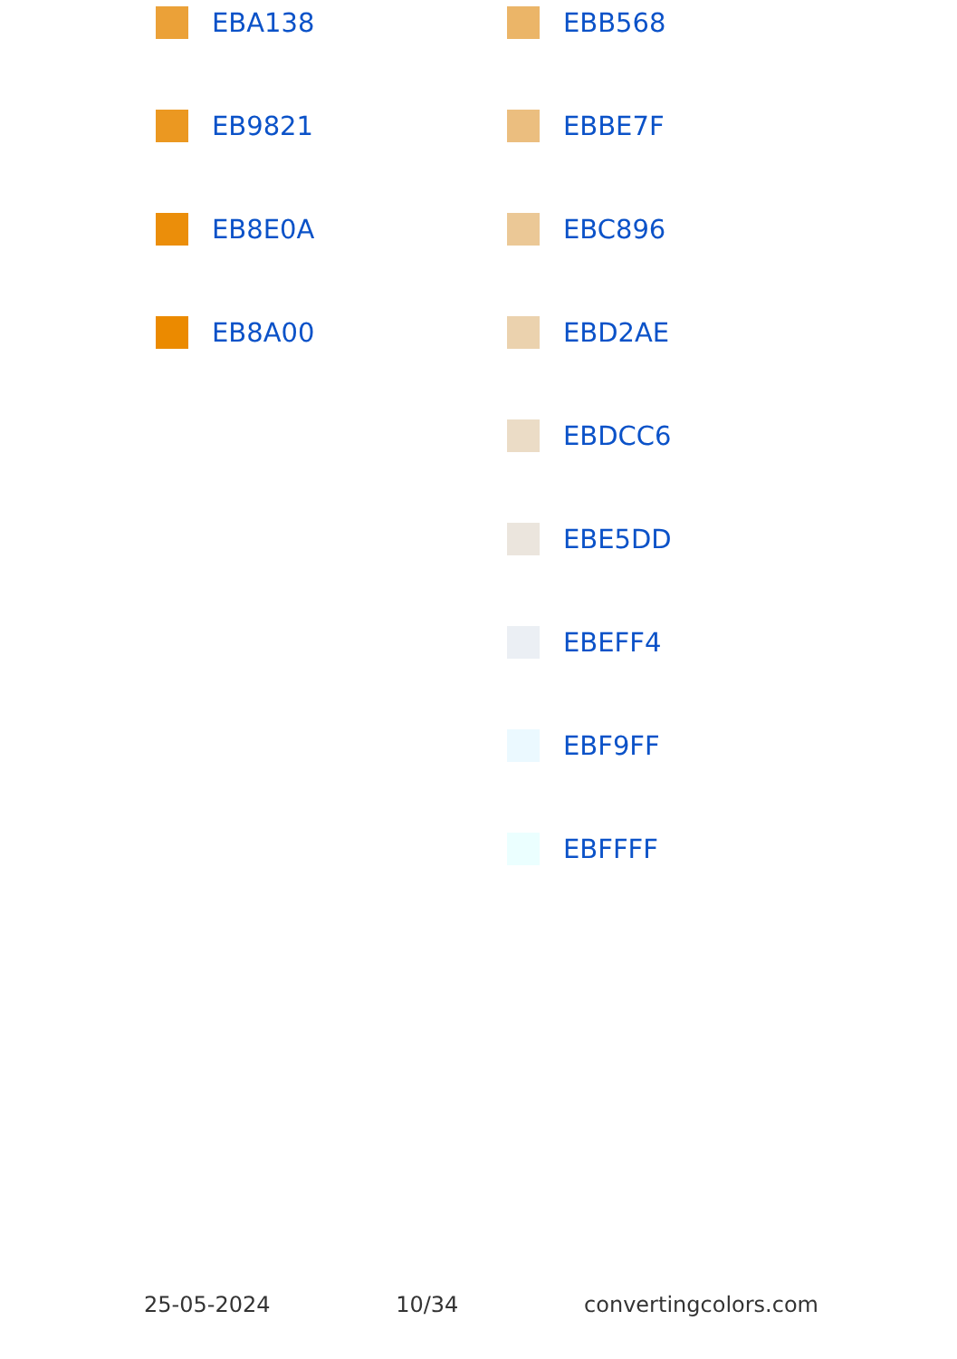EBA138
EB9821
EB8E0A
EB8A00
EBB568
EBBE7F
EBC896
EBD2AE
EBDCC6
EBE5DD
EBEFF4
EBF9FF
EBFFFF
25-05-2024 10/34 convertingcolors.com